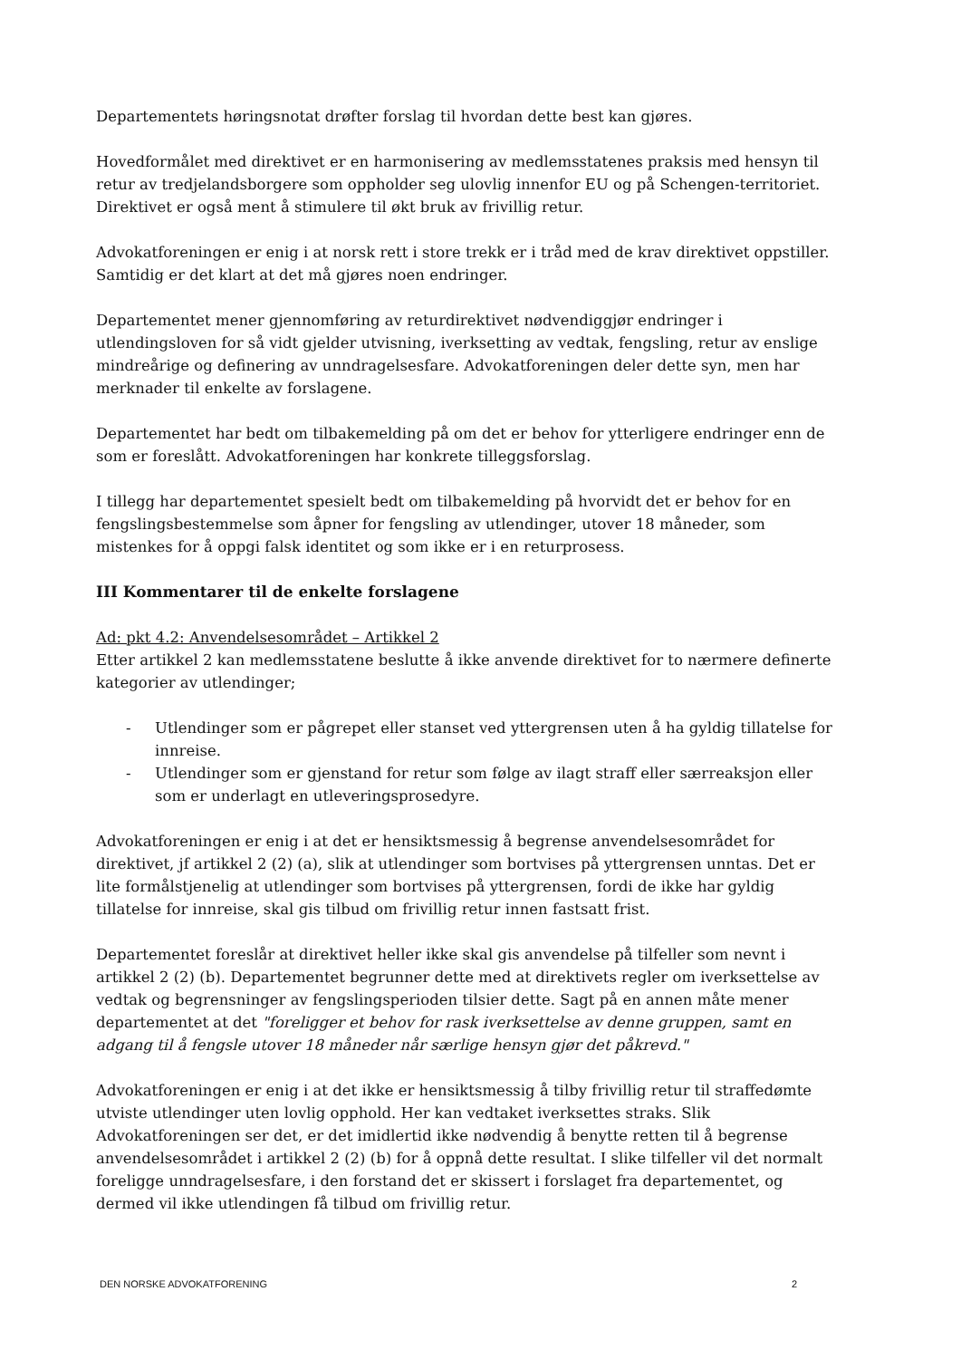Departementets høringsnotat drøfter forslag til hvordan dette best kan gjøres.
Hovedformålet med direktivet er en harmonisering av medlemsstatenes praksis med hensyn til retur av tredjelandsborgere som oppholder seg ulovlig innenfor EU og på Schengen-territoriet. Direktivet er også ment å stimulere til økt bruk av frivillig retur.
Advokatforeningen er enig i at norsk rett i store trekk er i tråd med de krav direktivet oppstiller. Samtidig er det klart at det må gjøres noen endringer.
Departementet mener gjennomføring av returdirektivet nødvendiggjør endringer i utlendingsloven for så vidt gjelder utvisning, iverksetting av vedtak, fengsling, retur av enslige mindreårige og definering av unndragelsesfare. Advokatforeningen deler dette syn, men har merknader til enkelte av forslagene.
Departementet har bedt om tilbakemelding på om det er behov for ytterligere endringer enn de som er foreslått. Advokatforeningen har konkrete tilleggsforslag.
I tillegg har departementet spesielt bedt om tilbakemelding på hvorvidt det er behov for en fengslingsbestemmelse som åpner for fengsling av utlendinger, utover 18 måneder, som mistenkes for å oppgi falsk identitet og som ikke er i en returprosess.
III Kommentarer til de enkelte forslagene
Ad: pkt 4.2: Anvendelsesområdet – Artikkel 2
Etter artikkel 2 kan medlemsstatene beslutte å ikke anvende direktivet for to nærmere definerte kategorier av utlendinger;
- Utlendinger som er pågrepet eller stanset ved yttergrensen uten å ha gyldig tillatelse for innreise.
- Utlendinger som er gjenstand for retur som følge av ilagt straff eller særreaksjon eller som er underlagt en utleveringsprosedyre.
Advokatforeningen er enig i at det er hensiktsmessig å begrense anvendelsesområdet for direktivet, jf artikkel 2 (2) (a), slik at utlendinger som bortvises på yttergrensen unntas. Det er lite formålstjenelig at utlendinger som bortvises på yttergrensen, fordi de ikke har gyldig tillatelse for innreise, skal gis tilbud om frivillig retur innen fastsatt frist.
Departementet foreslår at direktivet heller ikke skal gis anvendelse på tilfeller som nevnt i artikkel 2 (2) (b). Departementet begrunner dette med at direktivets regler om iverksettelse av vedtak og begrensninger av fengslingsperioden tilsier dette. Sagt på en annen måte mener departementet at det "foreligger et behov for rask iverksettelse av denne gruppen, samt en adgang til å fengsle utover 18 måneder når særlige hensyn gjør det påkrevd."
Advokatforeningen er enig i at det ikke er hensiktsmessig å tilby frivillig retur til straffedømte utviste utlendinger uten lovlig opphold. Her kan vedtaket iverksettes straks. Slik Advokatforeningen ser det, er det imidlertid ikke nødvendig å benytte retten til å begrense anvendelsesområdet i artikkel 2 (2) (b) for å oppnå dette resultat. I slike tilfeller vil det normalt foreligge unndragelsesfare, i den forstand det er skissert i forslaget fra departementet, og dermed vil ikke utlendingen få tilbud om frivillig retur.
DEN NORSKE ADVOKATFORENING 2